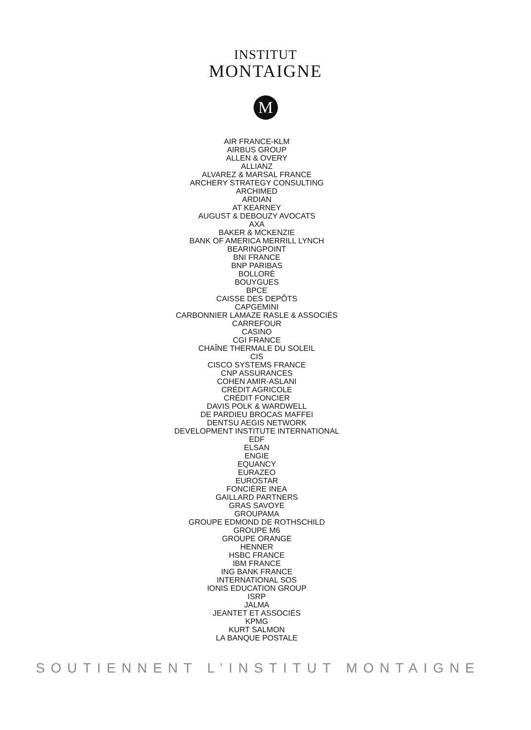INSTITUT
MONTAIGNE
M
AIR FRANCE-KLM
AIRBUS GROUP
ALLEN & OVERY
ALLIANZ
ALVAREZ & MARSAL FRANCE
ARCHERY STRATEGY CONSULTING
ARCHIMED
ARDIAN
AT KEARNEY
AUGUST & DEBOUZY AVOCATS
AXA
BAKER & MCKENZIE
BANK OF AMERICA MERRILL LYNCH
BEARINGPOINT
BNI FRANCE
BNP PARIBAS
BOLLORÉ
BOUYGUES
BPCE
CAISSE DES DEPÔTS
CAPGEMINI
CARBONNIER LAMAZE RASLE & ASSOCIÉS
CARREFOUR
CASINO
CGI FRANCE
CHAÎNE THERMALE DU SOLEIL
CIS
CISCO SYSTEMS FRANCE
CNP ASSURANCES
COHEN AMIR-ASLANI
CRÉDIT AGRICOLE
CRÉDIT FONCIER
DAVIS POLK & WARDWELL
DE PARDIEU BROCAS MAFFEI
DENTSU AEGIS NETWORK
DEVELOPMENT INSTITUTE INTERNATIONAL
EDF
ELSAN
ENGIE
EQUANCY
EURAZEO
EUROSTAR
FONCIÈRE INEA
GAILLARD PARTNERS
GRAS SAVOYE
GROUPAMA
GROUPE EDMOND DE ROTHSCHILD
GROUPE M6
GROUPE ORANGE
HENNER
HSBC FRANCE
IBM FRANCE
ING BANK FRANCE
INTERNATIONAL SOS
IONIS EDUCATION GROUP
ISRP
JALMA
JEANTET ET ASSOCIÉS
KPMG
KURT SALMON
LA BANQUE POSTALE
SOUTIENNENT L’INSTITUT MONTAIGNE